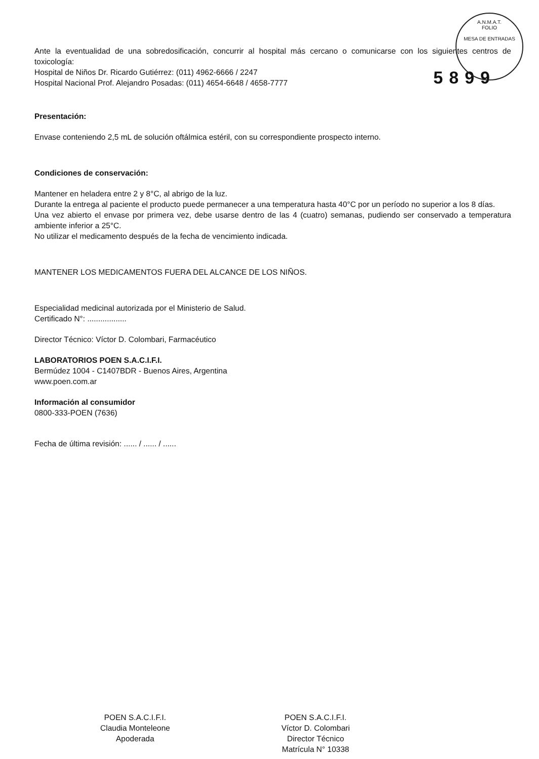A.N.M.A.T.
FOLIO
MESA DE ENTRADAS
Ante la eventualidad de una sobredosificación, concurrir al hospital más cercano o comunicarse con los siguientes centros de toxicología:
Hospital de Niños Dr. Ricardo Gutiérrez: (011) 4962-6666 / 2247
Hospital Nacional Prof. Alejandro Posadas: (011) 4654-6648 / 4658-7777 5899
Presentación:
Envase conteniendo 2,5 mL de solución oftálmica estéril, con su correspondiente prospecto interno.
Condiciones de conservación:
Mantener en heladera entre 2 y 8°C, al abrigo de la luz.
Durante la entrega al paciente el producto puede permanecer a una temperatura hasta 40°C por un período no superior a los 8 días.
Una vez abierto el envase por primera vez, debe usarse dentro de las 4 (cuatro) semanas, pudiendo ser conservado a temperatura ambiente inferior a 25°C.
No utilizar el medicamento después de la fecha de vencimiento indicada.
MANTENER LOS MEDICAMENTOS FUERA DEL ALCANCE DE LOS NIÑOS.
Especialidad medicinal autorizada por el Ministerio de Salud.
Certificado N°: ..................
Director Técnico: Víctor D. Colombari, Farmacéutico
LABORATORIOS POEN S.A.C.I.F.I.
Bermúdez 1004 - C1407BDR - Buenos Aires, Argentina
www.poen.com.ar
Información al consumidor
0800-333-POEN (7636)
Fecha de última revisión: ...... / ...... / ......
POEN S.A.C.I.F.I.
Claudia Monteleone
Apoderada
POEN S.A.C.I.F.I.
Víctor D. Colombari
Director Técnico
Matrícula N° 10338